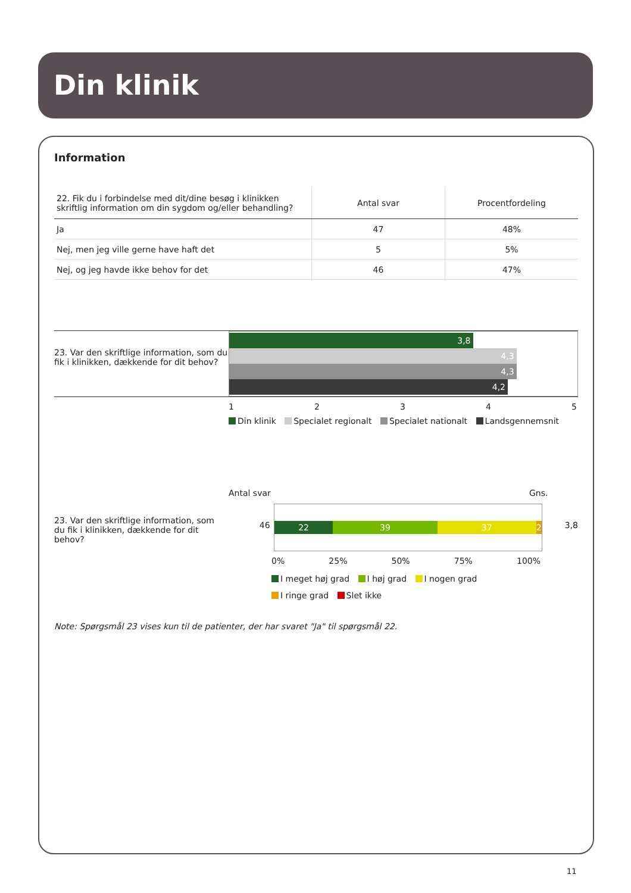Din klinik
Information
| 22. Fik du i forbindelse med dit/dine besøg i klinikken skriftlig information om din sygdom og/eller behandling? | Antal svar | Procentfordeling |
| --- | --- | --- |
| Ja | 47 | 48% |
| Nej, men jeg ville gerne have haft det | 5 | 5% |
| Nej, og jeg havde ikke behov for det | 46 | 47% |
23. Var den skriftlige information, som du fik i klinikken, dækkende for dit behov?
3,8
4,3
4,3
4,2
12345
Din klinik Specialet regionalt Specialet nationalt Landsgennemsnit
Antal svar Gns.
23. Var den skriftlige information, som du fik i klinikken, dækkende for dit behov?
46
22 39 37 2
3,8
0% 25% 50% 75% 100%
I meget høj grad I høj grad I nogen grad
I ringe grad Slet ikke
Note: Spørgsmål 23 vises kun til de patienter, der har svaret "Ja" til spørgsmål 22.
11